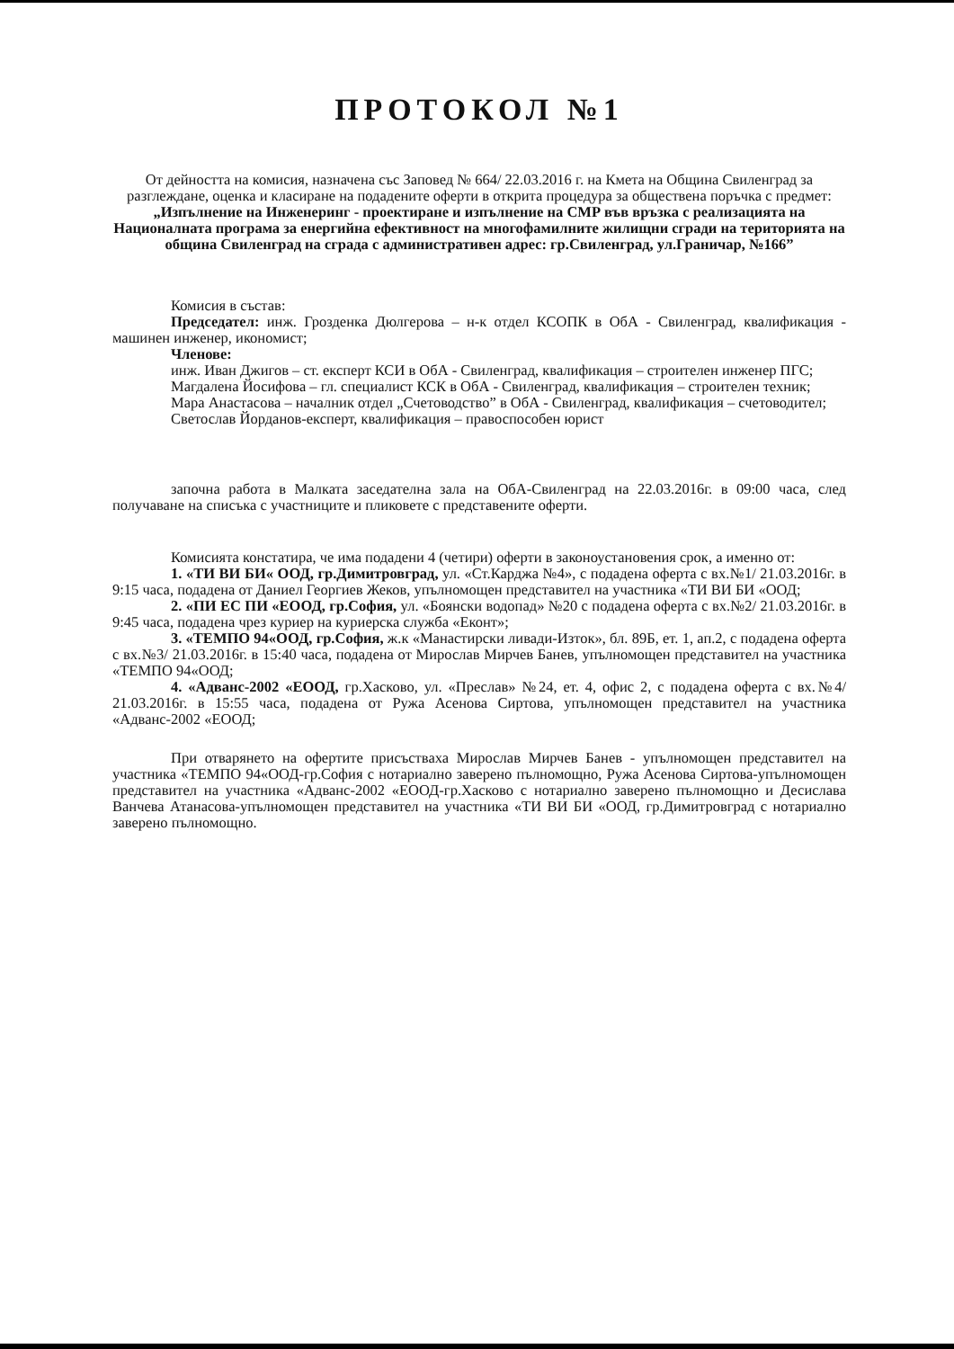ПРОТОКОЛ №1
От дейността на комисия, назначена със Заповед № 664/ 22.03.2016 г. на Кмета на Община Свиленград за разглеждане, оценка и класиране на подадените оферти в открита процедура за обществена поръчка с предмет: „Изпълнение на Инженеринг - проектиране и изпълнение на СМР във връзка с реализацията на Националната програма за енергийна ефективност на многофамилните жилищни сгради на територията на община Свиленград на сграда с административен адрес: гр.Свиленград, ул.Граничар, №166”
Комисия в състав:
Председател: инж. Грозденка Дюлгерова – н-к отдел КСОПК в ОбА - Свиленград, квалификация - машинен инженер, икономист;
Членове:
инж. Иван Джигов – ст. експерт КСИ в ОбА - Свиленград, квалификация – строителен инженер ПГС;
Магдалена Йосифова – гл. специалист КСК в ОбА - Свиленград, квалификация – строителен техник;
Мара Анастасова – началник отдел „Счетоводство” в ОбА - Свиленград, квалификация – счетоводител;
Светослав Йорданов-експерт, квалификация – правоспособен юрист
започна работа в Малката заседателна зала на ОбА-Свиленград на 22.03.2016г. в 09:00 часа, след получаване на списъка с участниците и пликовете с представените оферти.
Комисията констатира, че има подадени 4 (четири) оферти в законоустановения срок, а именно от:
1. «ТИ ВИ БИ« ООД, гр.Димитровград, ул. «Ст.Карджа №4», с подадена оферта с вх.№1/ 21.03.2016г. в 9:15 часа, подадена от Даниел Георгиев Жеков, упълномощен представител на участника «ТИ ВИ БИ «ООД;
2. «ПИ ЕС ПИ «ЕООД, гр.София, ул. «Боянски водопад» №20 с подадена оферта с вх.№2/ 21.03.2016г. в 9:45 часа, подадена чрез куриер на куриерска служба «Еконт»;
3. «ТЕМПО 94«ООД, гр.София, ж.к «Манастирски ливади-Изток», бл. 89Б, ет. 1, ап.2, с подадена оферта с вх.№3/ 21.03.2016г. в 15:40 часа, подадена от Мирослав Мирчев Банев, упълномощен представител на участника «ТЕМПО 94«ООД;
4. «Адванс-2002 «ЕООД, гр.Хасково, ул. «Преслав» №24, ет. 4, офис 2, с подадена оферта с вх.№4/ 21.03.2016г. в 15:55 часа, подадена от Ружа Асенова Сиртова, упълномощен представител на участника «Адванс-2002 «ЕООД;
При отварянето на офертите присъстваха Мирослав Мирчев Банев - упълномощен представител на участника «ТЕМПО 94«ООД-гр.София с нотариално заверено пълномощно, Ружа Асенова Сиртова-упълномощен представител на участника «Адванс-2002 «ЕООД-гр.Хасково с нотариално заверено пълномощно и Десислава Ванчева Атанасова-упълномощен представител на участника «ТИ ВИ БИ «ООД, гр.Димитровград с нотариално заверено пълномощно.